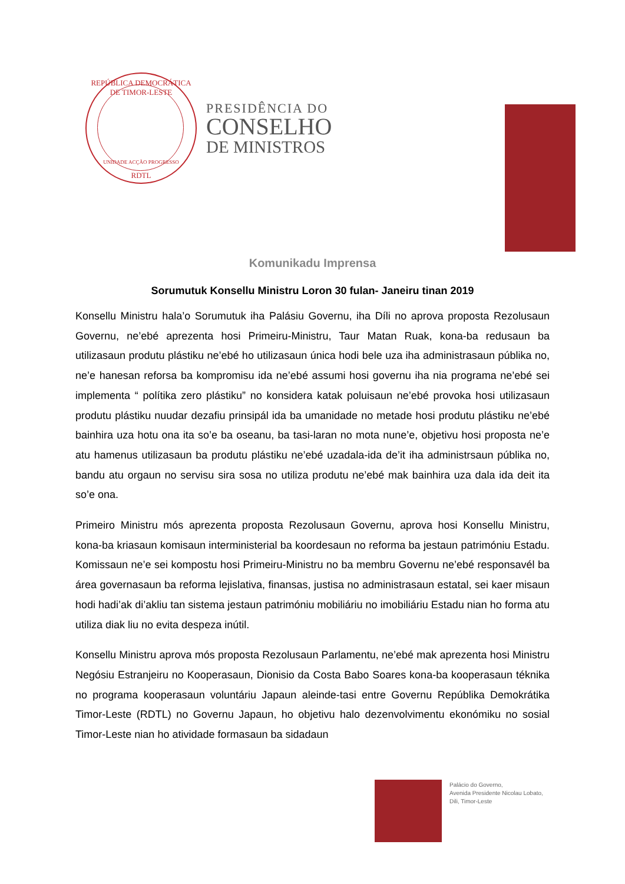REPÚBLICA DEMOCRÁTICA DE TIMOR-LESTE
UNIDADE ACÇÃO PROGRESSO
RDTL
PRESIDÊNCIA DO
CONSELHO
DE MINISTROS
Komunikadu Imprensa
Sorumutuk Konsellu Ministru Loron 30 fulan- Janeiru tinan 2019
Konsellu Ministru hala’o Sorumutuk iha Palásiu Governu, iha Díli no aprova proposta Rezolusaun Governu, ne’ebé aprezenta hosi Primeiru-Ministru, Taur Matan Ruak, kona-ba redusaun ba utilizasaun produtu plástiku ne’ebé ho utilizasaun única hodi bele uza iha administrasaun públika no, ne’e hanesan reforsa ba kompromisu ida ne’ebé assumi hosi governu iha nia programa ne’ebé sei implementa “ polítika zero plástiku” no konsidera katak poluisaun ne’ebé provoka hosi utilizasaun produtu plástiku nuudar dezafiu prinsipál ida ba umanidade no metade hosi produtu plástiku ne’ebé bainhira uza hotu ona ita so’e ba oseanu, ba tasi-laran no mota nune’e, objetivu hosi proposta ne’e atu hamenus utilizasaun ba produtu plástiku ne’ebé uzadala-ida de’it iha administrsaun públika no, bandu atu orgaun no servisu sira sosa no utiliza produtu ne’ebé mak bainhira uza dala ida deit ita so’e ona.
Primeiro Ministru mós aprezenta proposta Rezolusaun Governu, aprova hosi Konsellu Ministru, kona-ba kriasaun komisaun interministerial ba koordesaun no reforma ba jestaun patrimóniu Estadu. Komissaun ne’e sei kompostu hosi Primeiru-Ministru no ba membru Governu ne’ebé responsavél ba área governasaun ba reforma lejislativa, finansas, justisa no administrasaun estatal, sei kaer misaun hodi hadi’ak di’akliu tan sistema jestaun patrimóniu mobiliáriu no imobiliáriu Estadu nian ho forma atu utiliza diak liu no evita despeza inútil.
Konsellu Ministru aprova mós proposta Rezolusaun Parlamentu, ne’ebé mak aprezenta hosi Ministru Negósiu Estranjeiru no Kooperasaun, Dionisio da Costa Babo Soares kona-ba kooperasaun téknika no programa kooperasaun voluntáriu Japaun aleinde-tasi entre Governu Repúblika Demokrátika Timor-Leste (RDTL) no Governu Japaun, ho objetivu halo dezenvolvimentu ekonómiku no sosial Timor-Leste nian ho atividade formasaun ba sidadaun
Palácio do Governo,
Avenida Presidente Nicolau Lobato,
Dili, Timor-Leste